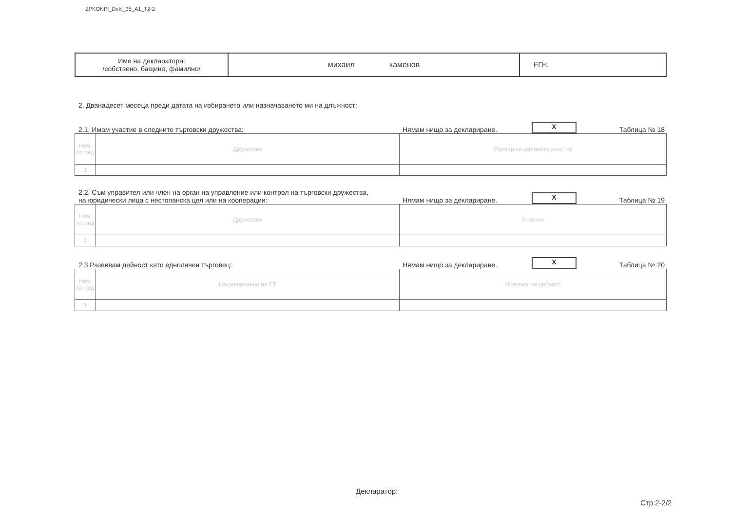ZPKONPI_Dekl_35_A1_T2-2
| Име на декларатора: /собствено, бащино, фамилно/ | михаил каменов | ЕГН: |
2. Дванадесет месеца преди датата на избирането или назначаването ми на длъжност:
2.1. Имам участие в следните търговски дружества:
Нямам нищо за деклариране.
X
Таблица № 18
| Ном. по ред | Дружество | Размер на дяловото участие |
| 1 | | |
2.2. Съм управител или член на орган на управление или контрол на търговски дружества,
на юридически лица с нестопанска цел или на кооперации:
Нямам нищо за деклариране.
X
Таблица № 19
| Ном. по ред | Дружество | Участие |
| 1 | | |
2.3 Развивам дейност като едноличен търговец:
Нямам нищо за деклариране.
X
Таблица № 20
| Ном. по ред | Наименование на ЕТ | Предмет на дейност |
| 1 | | |
Декларатор:
Стр.2-2/2